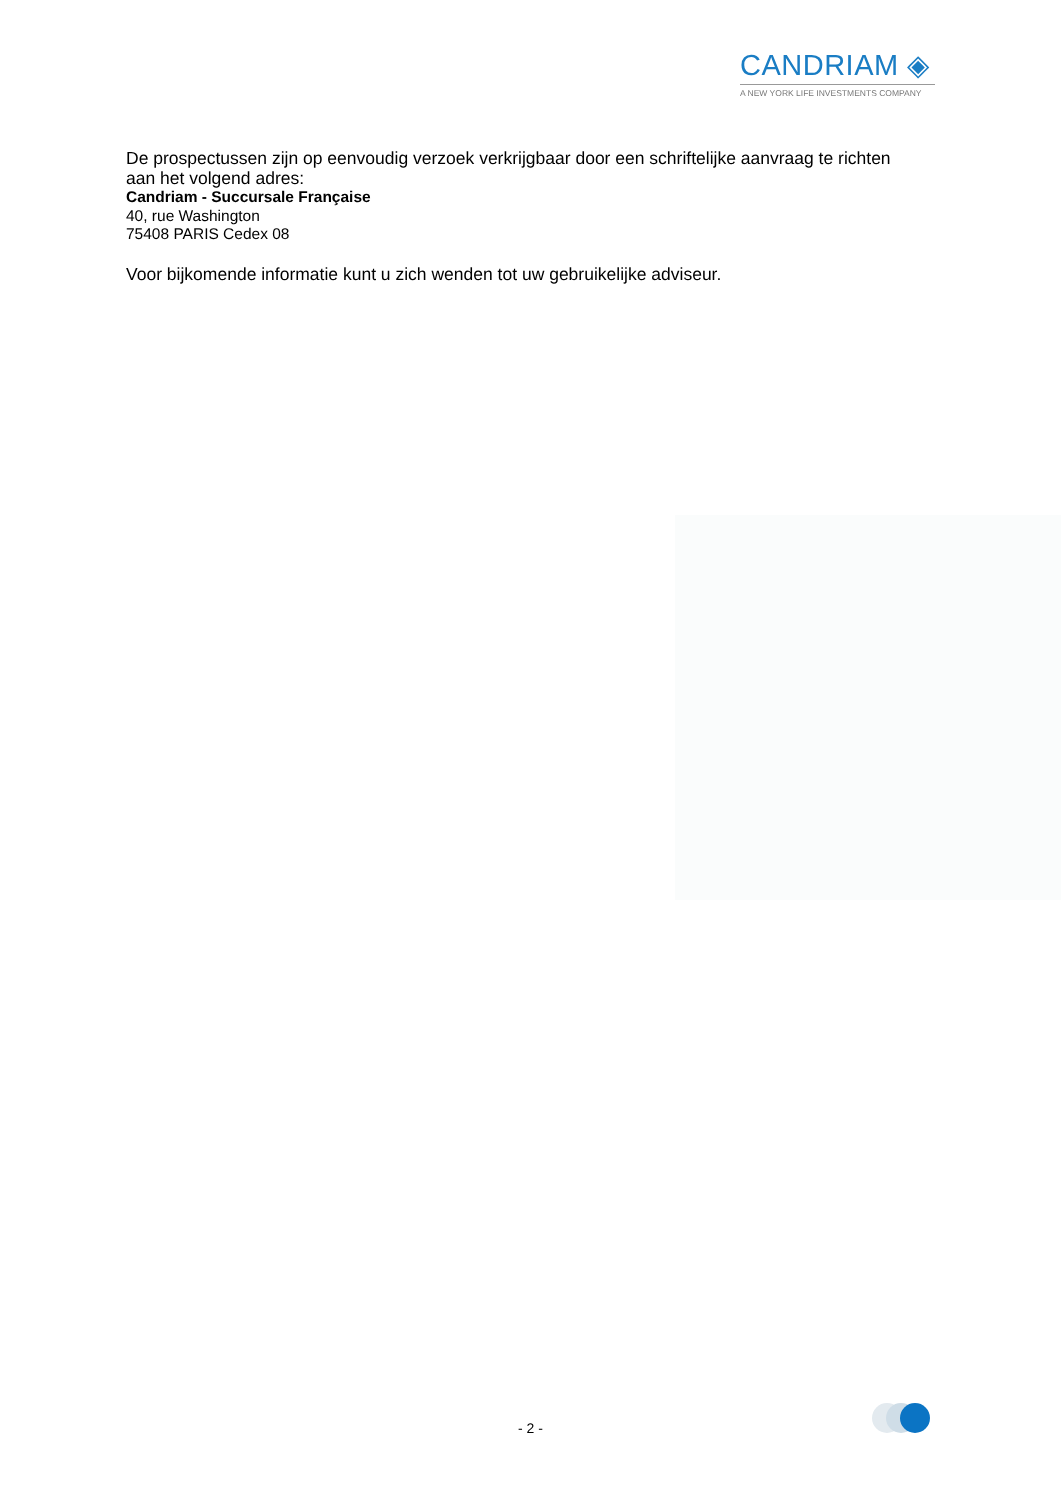CANDRIAM ◈
A NEW YORK LIFE INVESTMENTS COMPANY
De prospectussen zijn op eenvoudig verzoek verkrijgbaar door een schriftelijke aanvraag te richten aan het volgend adres:
Candriam - Succursale Française
40, rue Washington
75408 PARIS Cedex 08
Voor bijkomende informatie kunt u zich wenden tot uw gebruikelijke adviseur.
- 2 -